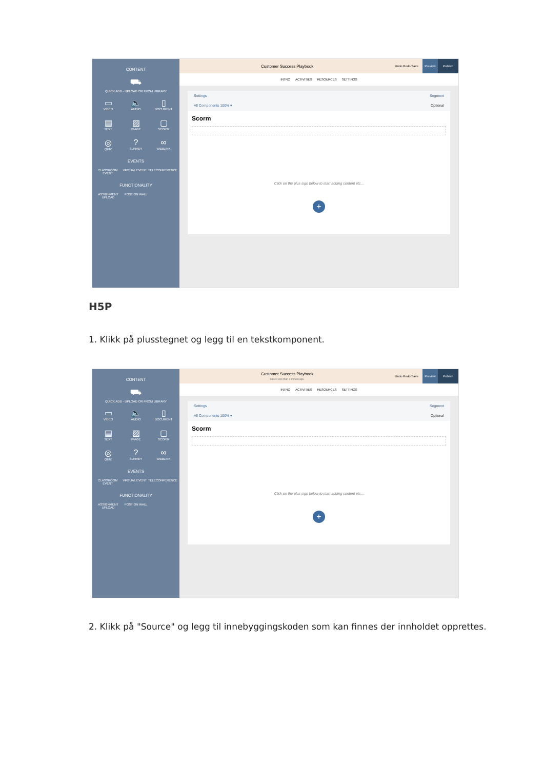CONTENT
⛟
QUICK ADD - UPLOAD OR FROM LIBRARY
▭
VIDEO
🔈
AUDIO
▯
DOCUMENT
▤
TEXT
▨
IMAGE
▢
SCORM
◎
QUIZ
?
SURVEY
∞
WEBLINK
EVENTS
CLASSROOM EVENT
VIRTUAL EVENT
TELECONFERENCE
FUNCTIONALITY
ASSIGNMENT UPLOAD
POST ON WALL
Customer Success Playbook
Undo Redo Save
Preview Publish
INTRO ACTIVITIES RESOURCES SETTINGS
Settings Segment
All Components 100% ▾ Optional
Scorm
Click on the plus sign below to start adding content etc...
+
H5P
1. Klikk på plusstegnet og legg til en tekstkomponent.
CONTENT
⛟
QUICK ADD - UPLOAD OR FROM LIBRARY
▭
VIDEO
🔈
AUDIO
▯
DOCUMENT
▤
TEXT
▨
IMAGE
▢
SCORM
◎
QUIZ
?
SURVEY
∞
WEBLINK
EVENTS
CLASSROOM EVENT
VIRTUAL EVENT
TELECONFERENCE
FUNCTIONALITY
ASSIGNMENT UPLOAD
POST ON WALL
Customer Success Playbook
Saved less than a minute ago.
Undo Redo Save
Preview Publish
INTRO ACTIVITIES RESOURCES SETTINGS
Settings Segment
All Components 100% ▾ Optional
Scorm
Click on the plus sign below to start adding content etc...
+
2. Klikk på "Source" og legg til innebyggingskoden som kan finnes der innholdet opprettes.